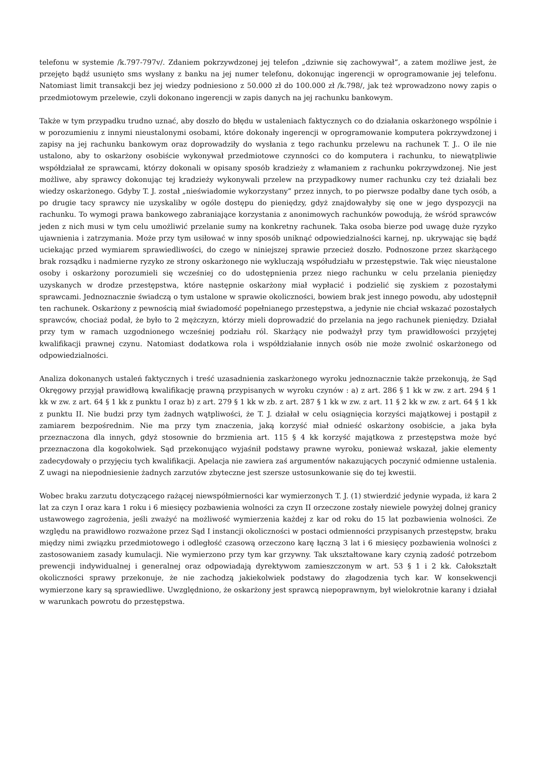telefonu w systemie /k.797-797v/. Zdaniem pokrzywdzonej jej telefon „dziwnie się zachowywał”, a zatem możliwe jest, że przejęto bądź usunięto sms wysłany z banku na jej numer telefonu, dokonując ingerencji w oprogramowanie jej telefonu. Natomiast limit transakcji bez jej wiedzy podniesiono z 50.000 zł do 100.000 zł /k.798/, jak też wprowadzono nowy zapis o przedmiotowym przelewie, czyli dokonano ingerencji w zapis danych na jej rachunku bankowym.
Także w tym przypadku trudno uznać, aby doszło do błędu w ustaleniach faktycznych co do działania oskarżonego wspólnie i w porozumieniu z innymi nieustalonymi osobami, które dokonały ingerencji w oprogramowanie komputera pokrzywdzonej i zapisy na jej rachunku bankowym oraz doprowadziły do wysłania z tego rachunku przelewu na rachunek T. J.. O ile nie ustalono, aby to oskarżony osobiście wykonywał przedmiotowe czynności co do komputera i rachunku, to niewątpliwie współdziałał ze sprawcami, którzy dokonali w opisany sposób kradzieży z włamaniem z rachunku pokrzywdzonej. Nie jest możliwe, aby sprawcy dokonując tej kradzieży wykonywali przelew na przypadkowy numer rachunku czy też działali bez wiedzy oskarżonego. Gdyby T. J. został „nieświadomie wykorzystany” przez innych, to po pierwsze podałby dane tych osób, a po drugie tacy sprawcy nie uzyskaliby w ogóle dostępu do pieniędzy, gdyż znajdowałyby się one w jego dyspozycji na rachunku. To wymogi prawa bankowego zabraniające korzystania z anonimowych rachunków powodują, że wśród sprawców jeden z nich musi w tym celu umożliwić przelanie sumy na konkretny rachunek. Taka osoba bierze pod uwagę duże ryzyko ujawnienia i zatrzymania. Może przy tym usiłować w inny sposób uniknąć odpowiedzialności karnej, np. ukrywając się bądź uciekając przed wymiarem sprawiedliwości, do czego w niniejszej sprawie przecież doszło. Podnoszone przez skarżącego brak rozsądku i nadmierne ryzyko ze strony oskarżonego nie wykluczają współudziału w przestępstwie. Tak więc nieustalone osoby i oskarżony porozumieli się wcześniej co do udostępnienia przez niego rachunku w celu przelania pieniędzy uzyskanych w drodze przestępstwa, które następnie oskarżony miał wypłacić i podzielić się zyskiem z pozostałymi sprawcami. Jednoznacznie świadczą o tym ustalone w sprawie okoliczności, bowiem brak jest innego powodu, aby udostępnił ten rachunek. Oskarżony z pewnością miał świadomość popełnianego przestępstwa, a jedynie nie chciał wskazać pozostałych sprawców, chociaż podał, że było to 2 mężczyzn, którzy mieli doprowadzić do przelania na jego rachunek pieniędzy. Działał przy tym w ramach uzgodnionego wcześniej podziału ról. Skarżący nie podważył przy tym prawidłowości przyjętej kwalifikacji prawnej czynu. Natomiast dodatkowa rola i współdziałanie innych osób nie może zwolnić oskarżonego od odpowiedzialności.
Analiza dokonanych ustaleń faktycznych i treść uzasadnienia zaskarżonego wyroku jednoznacznie także przekonują, że Sąd Okręgowy przyjął prawidłową kwalifikację prawną przypisanych w wyroku czynów : a) z art. 286 § 1 kk w zw. z art. 294 § 1 kk w zw. z art. 64 § 1 kk z punktu I oraz b) z art. 279 § 1 kk w zb. z art. 287 § 1 kk w zw. z art. 11 § 2 kk w zw. z art. 64 § 1 kk z punktu II. Nie budzi przy tym żadnych wątpliwości, że T. J. działał w celu osiągnięcia korzyści majątkowej i postąpił z zamiarem bezpośrednim. Nie ma przy tym znaczenia, jaką korzyść miał odnieść oskarżony osobiście, a jaka była przeznaczona dla innych, gdyż stosownie do brzmienia art. 115 § 4 kk korzyść majątkowa z przestępstwa może być przeznaczona dla kogokolwiek. Sąd przekonująco wyjaśnił podstawy prawne wyroku, ponieważ wskazał, jakie elementy zadecydowały o przyjęciu tych kwalifikacji. Apelacja nie zawiera zaś argumentów nakazujących poczynić odmienne ustalenia. Z uwagi na niepodniesienie żadnych zarzutów zbyteczne jest szersze ustosunkowanie się do tej kwestii.
Wobec braku zarzutu dotyczącego rażącej niewspółmierności kar wymierzonych T. J. (1) stwierdzić jedynie wypada, iż kara 2 lat za czyn I oraz kara 1 roku i 6 miesięcy pozbawienia wolności za czyn II orzeczone zostały niewiele powyżej dolnej granicy ustawowego zagrożenia, jeśli zważyć na możliwość wymierzenia każdej z kar od roku do 15 lat pozbawienia wolności. Ze względu na prawidłowo rozważone przez Sąd I instancji okoliczności w postaci odmienności przypisanych przestępstw, braku między nimi związku przedmiotowego i odległość czasową orzeczono karę łączną 3 lat i 6 miesięcy pozbawienia wolności z zastosowaniem zasady kumulacji. Nie wymierzono przy tym kar grzywny. Tak ukształtowane kary czynią zadość potrzebom prewencji indywidualnej i generalnej oraz odpowiadają dyrektywom zamieszczonym w art. 53 § 1 i 2 kk. Całokształt okoliczności sprawy przekonuje, że nie zachodzą jakiekolwiek podstawy do złagodzenia tych kar. W konsekwencji wymierzone kary są sprawiedliwe. Uwzględniono, że oskarżony jest sprawcą niepoprawnym, był wielokrotnie karany i działał w warunkach powrotu do przestępstwa.